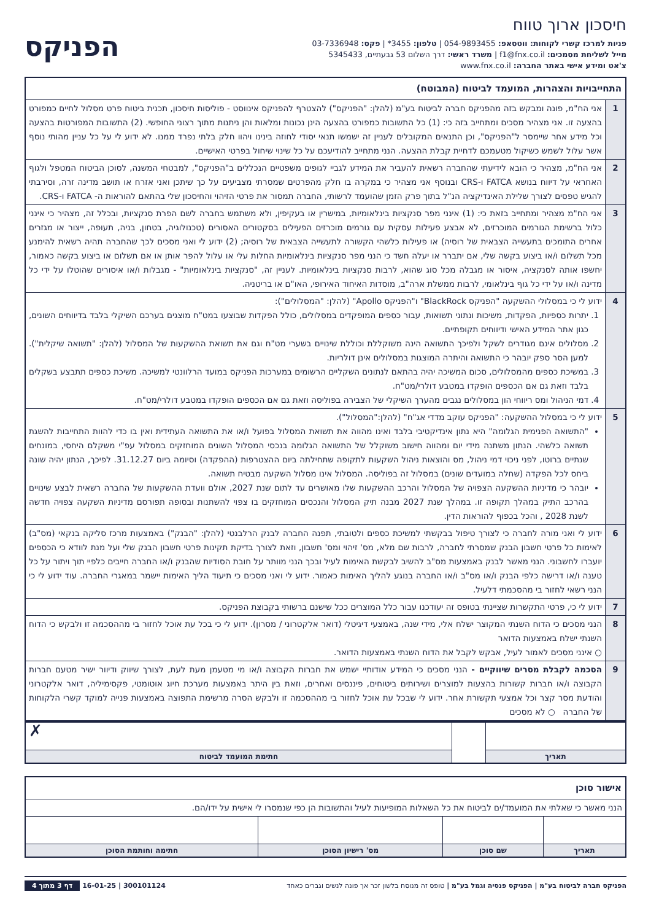חיסכון ארוך טווח
פניות למרכז קשרי לקוחות: ווטסאפ: 054-9893455 | טלפון: 3455* | פקס: 03-7336948
מייל לשליחת מסמכים: f1@fnx.co.il | משרד ראשי: דרך השלום 53 גבעתיים, 5345433
צ'אט ומידע אישי באתר החברה: www.fnx.co.il
הפניקס
| התחייבויות והצהרות, המועמד לביטוח (המבוטח) | |
| --- | --- |
| 1 | אני הח"מ, פונה ומבקש בזה מהפניקס חברה לביטוח בע"מ (להלן: "הפניקס") להצטרף להפניקס אינווסט - פוליסות חיסכון, תכנית ביטוח פרט מסלול לחיים כמפורט בהצעה זו. אני מצהיר מסכים ומתחייב בזה כי: (1) כל התשובות כמפורט בהצעה הינן נכונות ומלאות והן ניתנות מתוך רצוני החופשי. (2) התשובות המפורטות בהצעה וכל מידע אחר שיימסר ל"הפניקס", וכן התנאים המקובלים לעניין זה ישמשו תנאי יסודי לחוזה בינינו ויהוו חלק בלתי נפרד ממנו. לא ידוע לי על כל עניין מהותי נוסף אשר עלול לשמש כשיקול מטעמכם לדחיית קבלת ההצעה. הנני מתחייב להודיעכם על כל שינוי שיחול בפרטי האישיים. |
| 2 | אני הח"מ, מצהיר כי הובא לידיעתי שהחברה רשאית להעביר את המידע לגביי לגופים משפטיים הנכללים ב"הפניקס", למבטחי המשנה, לסוכן הביטוח המטפל ולגוף האחראי על דיווח בנושא FATCA ו-CRS ובנוסף אני מצהיר כי במקרה בו חלק מהפרטים שמסרתי מצביעים על כך שיתכן ואני אזרח או תושב מדינה זרה, וסירבתי להגיש טפסים לצורך שלילת האינדיקציה הנ"ל בתוך פרק הזמן שהועמד לרשותי, החברה תמסור את פרטי הזיהוי והחיסכון שלי בהתאם להוראות ה- FATCA ו-CRS. |
| 3 | אני הח"מ מצהיר ומתחייב בזאת כי: (1) אינני מפר סנקציות בינלאומיות, במישרין או בעקיפין, ולא משתמש בחברה לשם הפרת סנקציות, ובכלל זה, מצהיר כי אינני כלול ברשימת הגורמים המוכרזים, לא אבצע פעילות עסקית עם גורמים מוכרזים הפעילים בסקטורים האסורים (טכנולוגיה, בטחון, בניה, תעופה, ייצור או מגזרים אחרים התומכים בתעשייה הצבאית של רוסיה) או פעילות כלשהי הקשורה לתעשייה הצבאית של רוסיה; (2) ידוע לי ואני מסכים לכך שהחברה תהיה רשאית להימנע מכל תשלום ו/או ביצוע בקשה שלי, אם יתברר או יעלה חשד כי הנני מפר סנקציות בינלאומיות החלות עלי או עלול להפר אותן או אם תשלום או ביצוע בקשה כאמור, יחשפו אותה לסנקציה, איסור או מגבלה מכל סוג שהוא, לרבות סנקציות בינלאומיות. לעניין זה, "סנקציות בינלאומיות" - מגבלות ו/או איסורים שהוטלו על ידי כל מדינה ו/או על ידי כל גוף בינלאומי, לרבות ממשלת ארה"ב, מוסדות האיחוד האירופי, האו"ם או בריטניה. |
| 4 | ידוע לי כי במסלולי ההשקעה "הפניקס BlackRock" ו"הפניקס Apollo" (להלן: "המסלולים"): 1. יתרות כספיות, הפקדות, משיכות ונתוני תשואות, עבור כספים המופקדים במסלולים, כולל הפקדות שבוצעו במט"ח מוצגים בערכם השיקלי בלבד בדיווחים השונים, כגון אתר המידע האישי ודיווחים תקופתיים. 2. מסלולים אינם מגודרים לשקל ולפיכך התשואה הינה משוקללת וכוללת שינויים בשערי מט"ח וגם את תשואת ההשקעות של המסלול (להלן: "תשואה שיקלית"). למען הסר ספק יובהר כי התשואה והיתרה המוצגות במסלולים אינן דולריות. 3. במשיכת כספים מהמסלולים, סכום המשיכה יהיה בהתאם לנתונים השקליים הרשומים במערכות הפניקס במועד הרלוונטי למשיכה. משיכת כספים תתבצע בשקלים בלבד וזאת גם אם הכספים הופקדו במטבע דולרי/מט"ח. 4. דמי הניהול ומס ריווחי הון במסלולים נגבים מהערך השיקלי של הצבירה בפוליסה וזאת גם אם הכספים הופקדו במטבע דולרי/מט"ח. |
| 5 | ידוע לי כי במסלול ההשקעה: "הפניקס עוקב מדדי אג"ח" (להלן:"המסלול"). "התשואה הפנימית הגלומה" היא נתון אינדיקטיבי בלבד ואינו מהווה את תשואת המסלול בפועל ו/או את התשואה העתידית ואין בו כדי להוות התחייבות להשגת תשואה כלשהי. הנתון משתנה מידי יום ומהווה חישוב משוקלל של התשואה הגלומה בנכסי המסלול השונים המוחזקים במסלול עפ"י משקלם היחסי, במונחים שנתיים ברוטו, לפני ניכוי דמי ניהול, מס והוצאות ניהול השקעות לתקופה שתחילתה ביום ההצטרפות (ההפקדה) וסיומה ביום 31.12.27. לפיכך, הנתון יהיה שונה ביחס לכל הפקדה (שחלה במועדים שונים) במסלול זה בפוליסה. המסלול אינו מסלול השקעה מבטיח תשואה. יובהר כי מדיניות ההשקעה הצפויה של המסלול והרכב ההשקעות שלו מאושרים עד לתום שנת 2027, אולם וועדת ההשקעות של החברה רשאית לבצע שינויים בהרכב התיק במהלך תקופה זו. במהלך שנת 2027 מבנה תיק המסלול והנכסים המוחזקים בו צפוי להשתנות ובסופה תפורסם מדיניות השקעה צפויה חדשה לשנת 2028 , והכל בכפוף להוראות הדין. |
| 6 | ידוע לי ואני מורה לחברה כי לצורך טיפול בבקשתי למשיכת כספים ולטובתי, תפנה החברה לבנק הרלבנטי (להלן: "הבנק") באמצעות מרכז סליקה בנקאי (מס"ב) לאימות כל פרטי חשבון הבנק שמסרתי לחברה, לרבות שם מלא, מס' זיהוי ומס' חשבון, וזאת לצורך בדיקת תקינות פרטי חשבון הבנק שלי ועל מנת לוודא כי הכספים יועברו לחשבוני. הנני מאשר לבנק באמצעות מס"ב להשיב לבקשת האימות לעיל ובכך הנני מוותר על חובת הסודיות שהבנק ו/או החברה חייבים כלפיי תוך ויתור על כל טענה ו/או דרישה כלפי הבנק ו/או מס"ב ו/או החברה בנוגע להליך האימות כאמור. ידוע לי ואני מסכים כי תיעוד הליך האימות יישמר במאגרי החברה. עוד ידוע לי כי הנני רשאי לחזור בי מהסכמתי דלעיל. |
| 7 | ידוע לי כי, פרטי התקשרות שציינתי בטופס זה יעודכנו עבור כלל המוצרים ככל שישנם ברשותי בקבוצת הפניקס. |
| 8 | הנני מסכים כי הדוח השנתי המקוצר ישלח אלי, מידי שנה, באמצעי דיגיטלי (דואר אלקטרוני / מסרון). ידוע לי כי בכל עת אוכל לחזור בי מההסכמה זו ולבקש כי הדוח השנתי ישלח באמצעות הדואר ○ אינני מסכים לאמור לעיל, אבקש לקבל את הדוח השנתי באמצעות הדואר. |
| 9 | הסכמה לקבלת מסרים שיווקיים - הנני מסכים כי המידע אודותיי ישמש את חברות הקבוצה ו/או מי מטעמן מעת לעת, לצורך שיווק ודיוור ישיר מטעם חברות הקבוצה ו/או חברות קשורות בהצעות למוצרים ושירותים ביטוחים, פיננסים ואחרים, וזאת בין היתר באמצעות מערכת חיוג אוטומטי, פקסימיליה, דואר אלקטרוני והודעת מסר קצר וכל אמצעי תקשורת אחר. ידוע לי שבכל עת אוכל לחזור בי מההסכמה זו ולבקש הסרה מרשימת התפוצה באמצעות פנייה למוקד קשרי הלקוחות של החברה ○ לא מסכים |
| | | ✗ |
| תאריך | | חתימת המועמד לביטוח |
| אישור סוכן | | | |
| --- | --- | --- | --- |
| הנני מאשר כי שאלתי את המועמד/ים לביטוח את כל השאלות המופיעות לעיל והתשובות הן כפי שנמסרו לי אישית על ידו/הם. | | | |
| תאריך | שם סוכן | מס' רישיון הסוכן | חתימה וחותמת הסוכן |
הפניקס חברה לביטוח בע"מ | הפניקס פנסיה וגמל בע"מ | טופס זה מנוסח בלשון זכר אך פונה לנשים וגברים כאחד 300101124 | 16-01-25 דף 3 מתוך 4